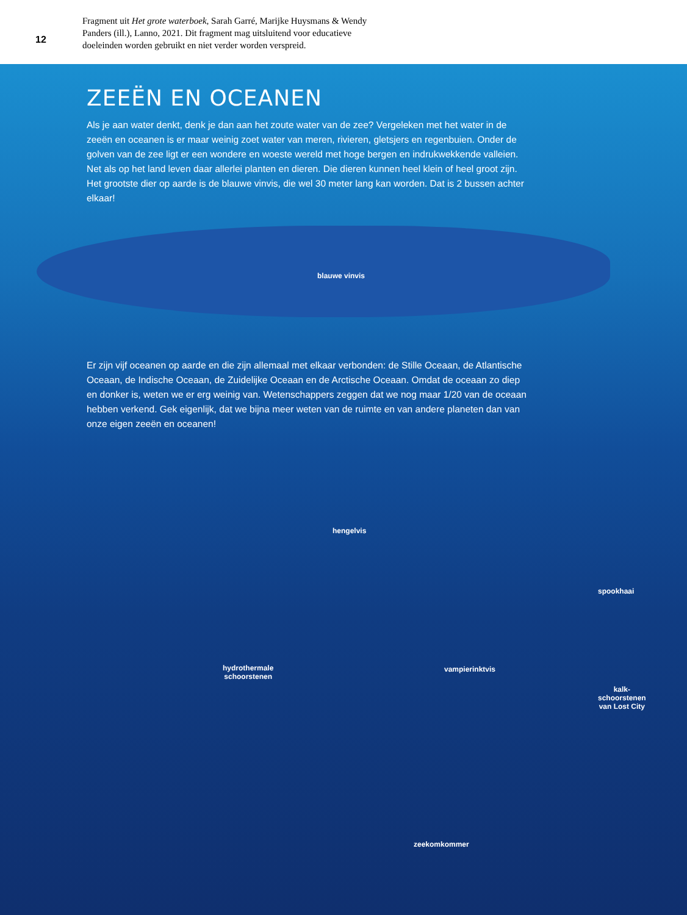12
Fragment uit Het grote waterboek, Sarah Garré, Marijke Huysmans & Wendy Panders (ill.), Lanno, 2021. Dit fragment mag uitsluitend voor educatieve doeleinden worden gebruikt en niet verder worden verspreid.
ZEEËN EN OCEANEN
Als je aan water denkt, denk je dan aan het zoute water van de zee? Vergeleken met het water in de zeeën en oceanen is er maar weinig zoet water van meren, rivieren, gletsjers en regenbuien. Onder de golven van de zee ligt er een wondere en woeste wereld met hoge bergen en indrukwekkende valleien. Net als op het land leven daar allerlei planten en dieren. Die dieren kunnen heel klein of heel groot zijn. Het grootste dier op aarde is de blauwe vinvis, die wel 30 meter lang kan worden. Dat is 2 bussen achter elkaar!
Er zijn vijf oceanen op aarde en die zijn allemaal met elkaar verbonden: de Stille Oceaan, de Atlantische Oceaan, de Indische Oceaan, de Zuidelijke Oceaan en de Arctische Oceaan. Omdat de oceaan zo diep en donker is, weten we er erg weinig van. Wetenschappers zeggen dat we nog maar 1/20 van de oceaan hebben verkend. Gek eigenlijk, dat we bijna meer weten van de ruimte en van andere planeten dan van onze eigen zeeën en oceanen!
blauwe vinvis
hengelvis
spookhaai
hydrothermale
schoorstenen
vampierinktvis
kalk-
schoorstenen
van Lost City
zeekomkommer